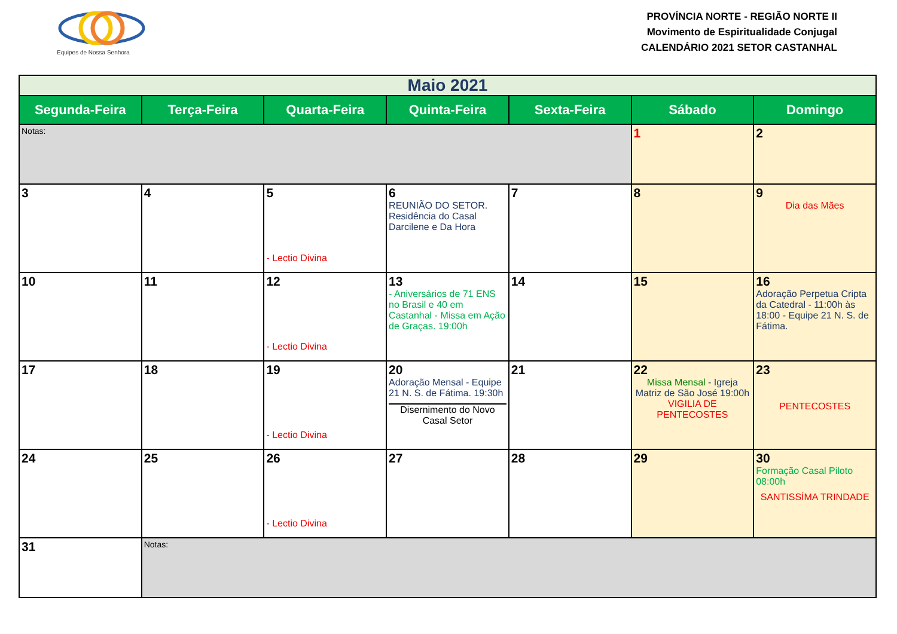Equipes de Nossa Senhora
PROVÍNCIA NORTE - REGIÃO NORTE II
Movimento de Espiritualidade Conjugal
CALENDÁRIO 2021 SETOR CASTANHAL
| Maio 2021 | | | | | | |
| --- | --- | --- | --- | --- | --- | --- |
| Segunda-Feira | Terça-Feira | Quarta-Feira | Quinta-Feira | Sexta-Feira | Sábado | Domingo |
| Notas: | | | | | 1 | 2 |
| 3 | 4 | 5 - Lectio Divina | 6 REUNIÃO DO SETOR. Residência do Casal Darcilene e Da Hora | 7 | 8 | 9 Dia das Mães |
| 10 | 11 | 12 - Lectio Divina | 13 - Aniversários de 71 ENS no Brasil e 40 em Castanhal - Missa em Ação de Graças. 19:00h | 14 | 15 | 16 Adoração Perpetua Cripta da Catedral - 11:00h às 18:00 - Equipe 21 N. S. de Fátima. |
| 17 | 18 | 19 - Lectio Divina | 20 Adoração Mensal - Equipe 21 N. S. de Fátima. 19:30h Disernimento do Novo Casal Setor | 21 | 22 Missa Mensal - Igreja Matriz de São José 19:00h VIGILIA DE PENTECOSTES | 23 PENTECOSTES |
| 24 | 25 | 26 - Lectio Divina | 27 | 28 | 29 | 30 Formação Casal Piloto 08:00h SANTISSÍMA TRINDADE |
| 31 | Notas: | | | | | |